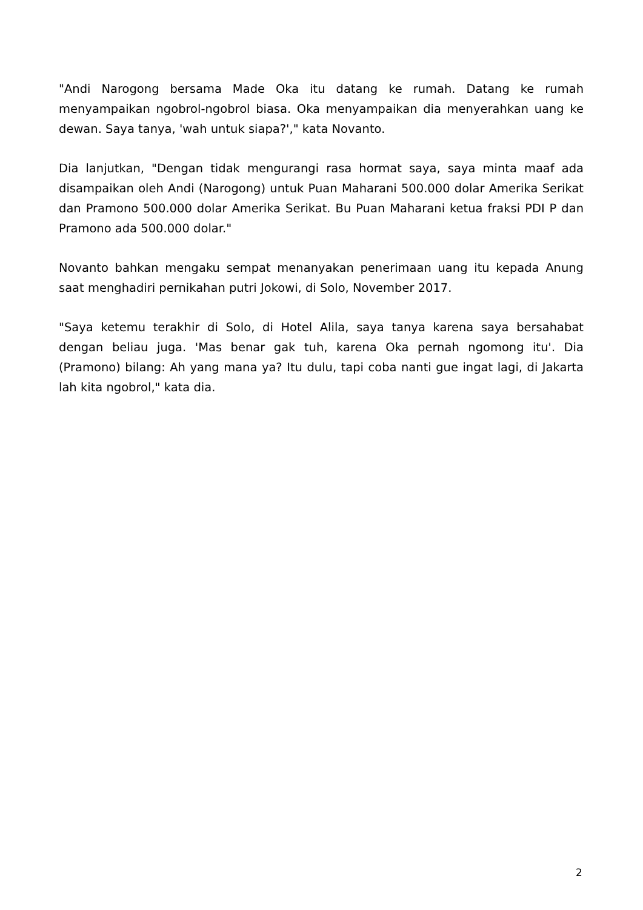"Andi Narogong bersama Made Oka itu datang ke rumah. Datang ke rumah menyampaikan ngobrol-ngobrol biasa. Oka menyampaikan dia menyerahkan uang ke dewan. Saya tanya, 'wah untuk siapa?'," kata Novanto.
Dia lanjutkan, "Dengan tidak mengurangi rasa hormat saya, saya minta maaf ada disampaikan oleh Andi (Narogong) untuk Puan Maharani 500.000 dolar Amerika Serikat dan Pramono 500.000 dolar Amerika Serikat. Bu Puan Maharani ketua fraksi PDI P dan Pramono ada 500.000 dolar."
Novanto bahkan mengaku sempat menanyakan penerimaan uang itu kepada Anung saat menghadiri pernikahan putri Jokowi, di Solo, November 2017.
"Saya ketemu terakhir di Solo, di Hotel Alila, saya tanya karena saya bersahabat dengan beliau juga. 'Mas benar gak tuh, karena Oka pernah ngomong itu'. Dia (Pramono) bilang: Ah yang mana ya? Itu dulu, tapi coba nanti gue ingat lagi, di Jakarta lah kita ngobrol," kata dia.
2